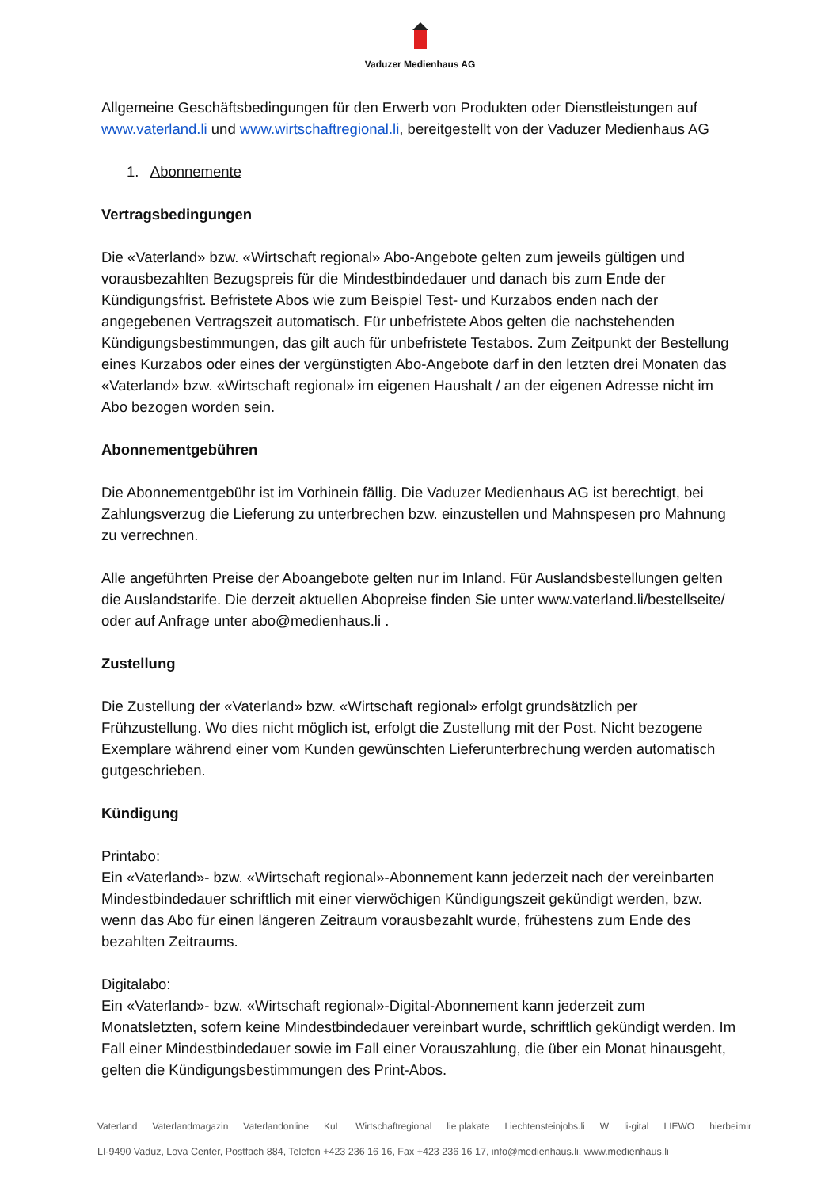Vaduzer Medienhaus AG
Allgemeine Geschäftsbedingungen für den Erwerb von Produkten oder Dienstleistungen auf www.vaterland.li und www.wirtschaftregional.li, bereitgestellt von der Vaduzer Medienhaus AG
1. Abonnemente
Vertragsbedingungen
Die «Vaterland» bzw. «Wirtschaft regional» Abo-Angebote gelten zum jeweils gültigen und vorausbezahlten Bezugspreis für die Mindestbindedauer und danach bis zum Ende der Kündigungsfrist. Befristete Abos wie zum Beispiel Test- und Kurzabos enden nach der angegebenen Vertragszeit automatisch. Für unbefristete Abos gelten die nachstehenden Kündigungsbestimmungen, das gilt auch für unbefristete Testabos. Zum Zeitpunkt der Bestellung eines Kurzabos oder eines der vergünstigten Abo-Angebote darf in den letzten drei Monaten das «Vaterland» bzw. «Wirtschaft regional» im eigenen Haushalt / an der eigenen Adresse nicht im Abo bezogen worden sein.
Abonnementgebühren
Die Abonnementgebühr ist im Vorhinein fällig. Die Vaduzer Medienhaus AG ist berechtigt, bei Zahlungsverzug die Lieferung zu unterbrechen bzw. einzustellen und Mahnspesen pro Mahnung zu verrechnen.
Alle angeführten Preise der Aboangebote gelten nur im Inland. Für Auslandsbestellungen gelten die Auslandstarife. Die derzeit aktuellen Abopreise finden Sie unter www.vaterland.li/bestellseite/ oder auf Anfrage unter abo@medienhaus.li .
Zustellung
Die Zustellung der «Vaterland» bzw. «Wirtschaft regional» erfolgt grundsätzlich per Frühzustellung. Wo dies nicht möglich ist, erfolgt die Zustellung mit der Post. Nicht bezogene Exemplare während einer vom Kunden gewünschten Lieferunterbrechung werden automatisch gutgeschrieben.
Kündigung
Printabo:
Ein «Vaterland»- bzw. «Wirtschaft regional»-Abonnement kann jederzeit nach der vereinbarten Mindestbindedauer schriftlich mit einer vierwöchigen Kündigungszeit gekündigt werden, bzw. wenn das Abo für einen längeren Zeitraum vorausbezahlt wurde, frühestens zum Ende des bezahlten Zeitraums.
Digitalabo:
Ein «Vaterland»- bzw. «Wirtschaft regional»-Digital-Abonnement kann jederzeit zum Monatsletzten, sofern keine Mindestbindedauer vereinbart wurde, schriftlich gekündigt werden. Im Fall einer Mindestbindedauer sowie im Fall einer Vorauszahlung, die über ein Monat hinausgeht, gelten die Kündigungsbestimmungen des Print-Abos.
Vaterland Vaterlandmagazin Vaterlandonline KuL Wirtschaftregional lie plakate Liechtensteinjobs.li W li-gital LIEWO hierbeimir
LI-9490 Vaduz, Lova Center, Postfach 884, Telefon +423 236 16 16, Fax +423 236 16 17, info@medienhaus.li, www.medienhaus.li